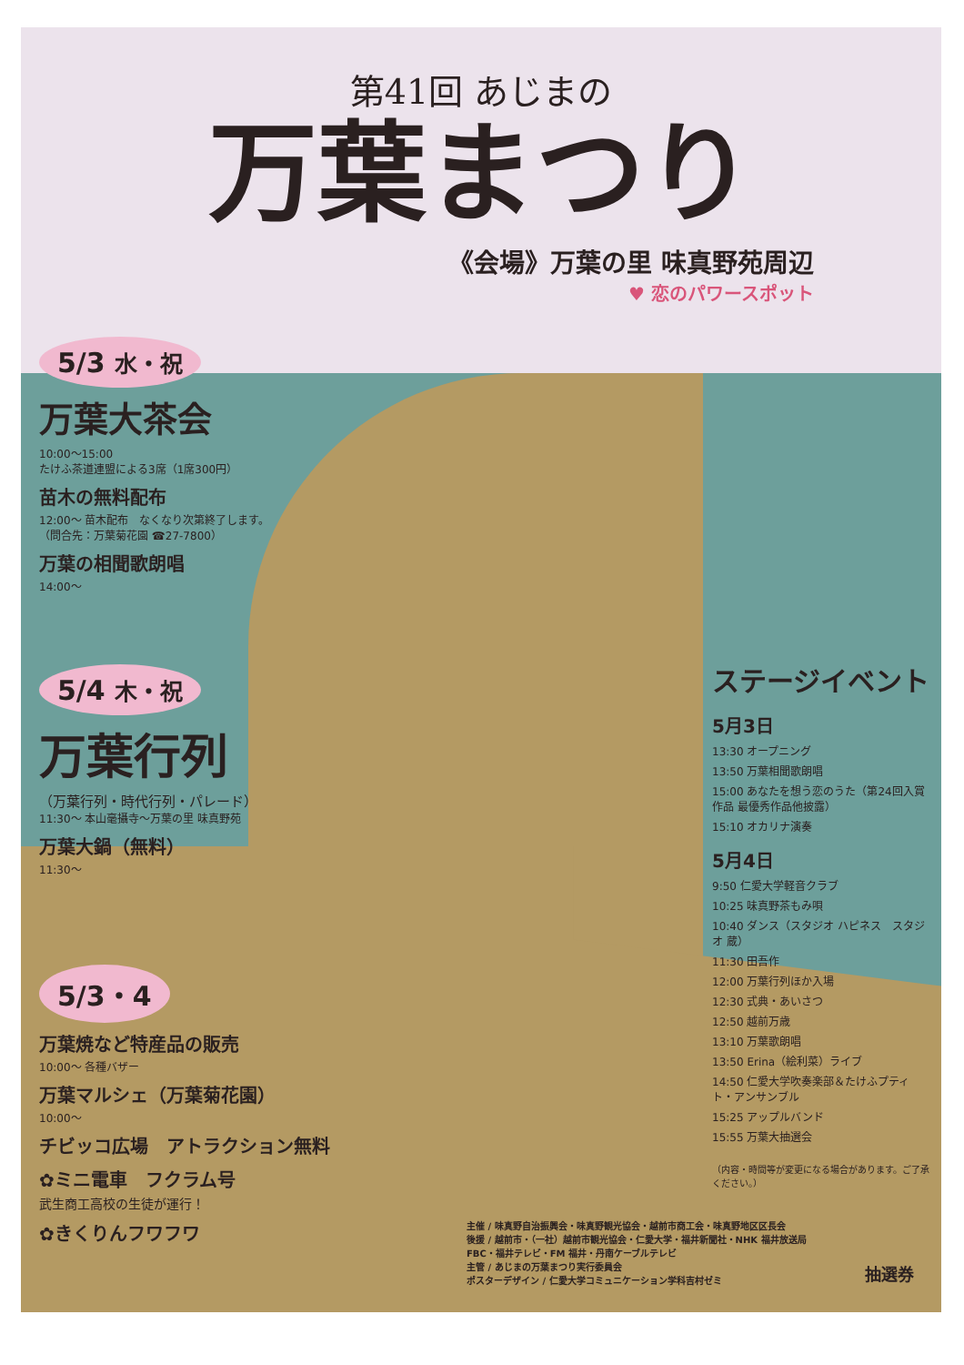第41回 あじまの
万葉まつり
《会場》万葉の里 味真野苑周辺
♥ 恋のパワースポット
5/3 水・祝
万葉大茶会
10:00〜15:00
たけふ茶道連盟による3席（1席300円）
苗木の無料配布
12:00〜 苗木配布　なくなり次第終了します。
（問合先：万葉菊花園 ☎27-7800）
万葉の相聞歌朗唱
14:00〜
5/4 木・祝
万葉行列
（万葉行列・時代行列・パレード）
11:30〜 本山毫攝寺〜万葉の里 味真野苑
万葉大鍋（無料）
11:30〜
5/3・4
万葉焼など特産品の販売
10:00〜 各種バザー
万葉マルシェ（万葉菊花園）
10:00〜
チビッコ広場　アトラクション無料
✿ミニ電車　フクラム号
武生商工高校の生徒が運行！
✿きくりんフワフワ
ステージイベント
5月3日
13:30 オープニング
13:50 万葉相聞歌朗唱
15:00 あなたを想う恋のうた（第24回入賞作品 最優秀作品他披露）
15:10 オカリナ演奏
5月4日
9:50 仁愛大学軽音クラブ
10:25 味真野茶もみ唄
10:40 ダンス（スタジオ ハピネス　スタジオ 蔵）
11:30 田吾作
12:00 万葉行列ほか入場
12:30 式典・あいさつ
12:50 越前万歳
13:10 万葉歌朗唱
13:50 Erina（絵利菜）ライブ
14:50 仁愛大学吹奏楽部＆たけふプティト・アンサンブル
15:25 アップルバンド
15:55 万葉大抽選会
（内容・時間等が変更になる場合があります。ご了承ください。）
主催 / 味真野自治振興会・味真野観光協会・越前市商工会・味真野地区区長会
後援 / 越前市・（一社）越前市観光協会・仁愛大学・福井新聞社・NHK 福井放送局
FBC・福井テレビ・FM 福井・丹南ケーブルテレビ
主管 / あじまの万葉まつり実行委員会
ポスターデザイン / 仁愛大学コミュニケーション学科吉村ゼミ
抽選券